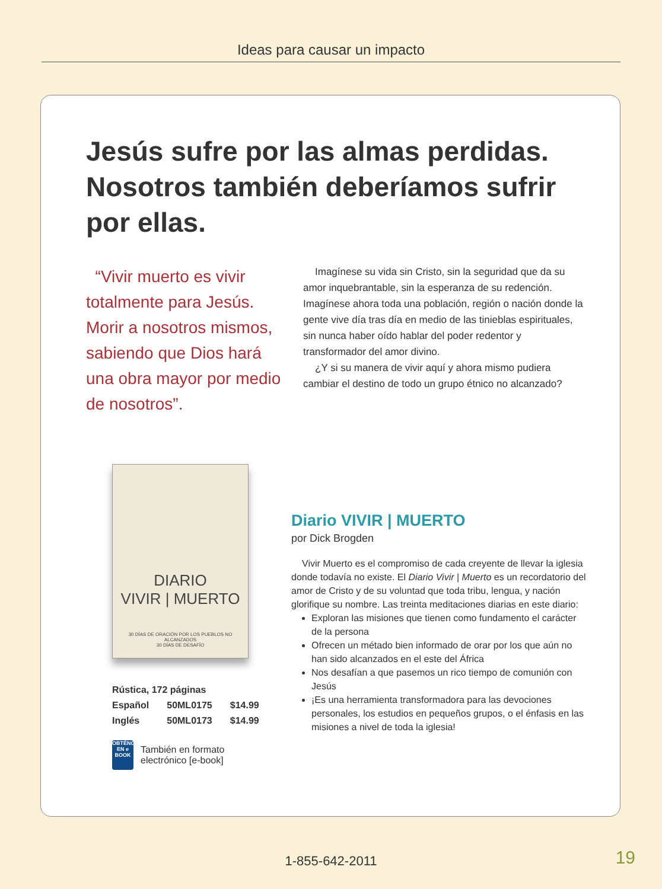Ideas para causar un impacto
Jesús sufre por las almas perdidas. Nosotros también deberíamos sufrir por ellas.
“Vivir muerto es vivir totalmente para Jesús. Morir a nosotros mismos, sabiendo que Dios hará una obra mayor por medio de nosotros”.
Imagínese su vida sin Cristo, sin la seguridad que da su amor inquebrantable, sin la esperanza de su redención. Imagínese ahora toda una población, región o nación donde la gente vive día tras día en medio de las tinieblas espirituales, sin nunca haber oído hablar del poder redentor y transformador del amor divino.
¿Y si su manera de vivir aquí y ahora mismo pudiera cambiar el destino de todo un grupo étnico no alcanzado?
DIARIO
VIVIR | MUERTO
30 DÍAS DE ORACIÓN POR LOS PUEBLOS NO ALCANZADOS
30 DÍAS DE DESAFÍO
| Rústica, 172 páginas | | |
| Español | 50ML0175 | $14.99 |
| Inglés | 50ML0173 | $14.99 |
OBTÉNGALO EN e BOOK También en formato
electrónico [e-book]
Diario VIVIR | MUERTO
por Dick Brogden
Vivir Muerto es el compromiso de cada creyente de llevar la iglesia donde todavía no existe. El Diario Vivir | Muerto es un recordatorio del amor de Cristo y de su voluntad que toda tribu, lengua, y nación glorifique su nombre. Las treinta meditaciones diarias en este diario:
Exploran las misiones que tienen como fundamento el carácter de la persona
Ofrecen un métado bien informado de orar por los que aún no han sido alcanzados en el este del África
Nos desafían a que pasemos un rico tiempo de comunión con Jesús
¡Es una herramienta transformadora para las devociones personales, los estudios en pequeños grupos, o el énfasis en las misiones a nivel de toda la iglesia!
1-855-642-2011 19